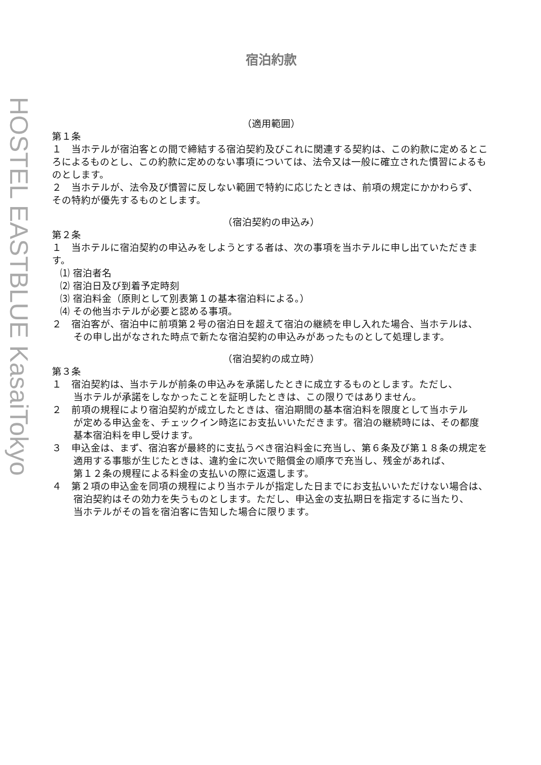HOSTEL EASTBLUE KasaiTokyo
宿泊約款
（適用範囲）
第１条
１　当ホテルが宿泊客との間で締結する宿泊契約及びこれに関連する契約は、この約款に定めるところによるものとし、この約款に定めのない事項については、法令又は一般に確立された慣習によるものとします。
２　当ホテルが、法令及び慣習に反しない範囲で特約に応じたときは、前項の規定にかかわらず、
その特約が優先するものとします。
（宿泊契約の申込み）
第２条
１　当ホテルに宿泊契約の申込みをしようとする者は、次の事項を当ホテルに申し出ていただきます。
⑴ 宿泊者名
⑵ 宿泊日及び到着予定時刻
⑶ 宿泊料金（原則として別表第１の基本宿泊料による。）
⑷ その他当ホテルが必要と認める事項。
２　宿泊客が、宿泊中に前項第２号の宿泊日を超えて宿泊の継続を申し入れた場合、当ホテルは、
その申し出がなされた時点で新たな宿泊契約の申込みがあったものとして処理します。
（宿泊契約の成立時）
第３条
１　宿泊契約は、当ホテルが前条の申込みを承諾したときに成立するものとします。ただし、
当ホテルが承諾をしなかったことを証明したときは、この限りではありません。
２　前項の規程により宿泊契約が成立したときは、宿泊期間の基本宿泊料を限度として当ホテル
が定める申込金を、チェックイン時迄にお支払いいただきます。宿泊の継続時には、その都度
基本宿泊料を申し受けます。
３　申込金は、まず、宿泊客が最終的に支払うべき宿泊料金に充当し、第６条及び第１８条の規定を
適用する事態が生じたときは、違約金に次いで賠償金の順序で充当し、残金があれば、
第１２条の規程による料金の支払いの際に返還します。
４　第２項の申込金を同項の規程により当ホテルが指定した日までにお支払いいただけない場合は、
宿泊契約はその効力を失うものとします。ただし、申込金の支払期日を指定するに当たり、
当ホテルがその旨を宿泊客に告知した場合に限ります。